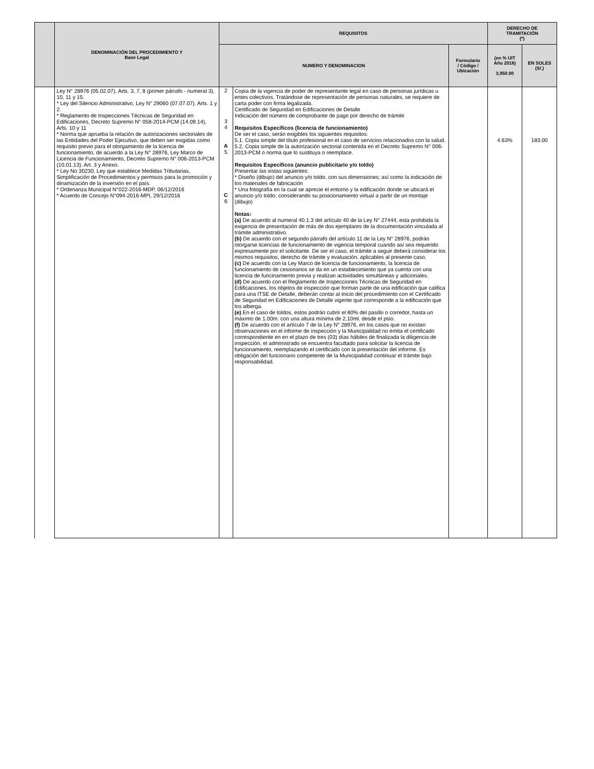| | DENOMINACIÓN DEL PROCEDIMIENTO Y Base Legal | REQUISITOS | | | DERECHO DE TRAMITACIÓN (*) | |
| --- | --- | --- | --- | --- | --- | --- |
| | | NUMERO Y DENOMINACION | | Formulario / Código / Ubicación | (en % UIT Año 2016) 3,950.00 | EN SOLES (S/.) |
| | Ley N° 28976 (05.02.07). Arts. 3, 7, 8 (primer párrafo - numeral 3), 10, 11 y 15. * Ley del Silencio Administrativo, Ley N° 29060 (07.07.07). Arts. 1 y 2. * Reglamento de Inspecciones Técnicas de Seguridad en Edificaciones, Decreto Supremo N° 058-2014-PCM (14.09.14), Arts. 10 y 11 * Norma que aprueba la relación de autorizaciones sectoriales de las Entidades del Poder Ejecutivo, que deben ser exigidas como requisito previo para el otorgamiento de la licencia de funcionamiento, de acuerdo a la Ley N° 28976, Ley Marco de Licencia de Funcionamiento, Decreto Supremo N° 006-2013-PCM (10.01.13). Art. 3 y Anexo. * Ley No 30230, Ley que establece Medidas Tributarias, Simplificación de Procedimientos y permisos para la promoción y dinamización de la inversión en el país. * Ordenanza Municipal N°022-2016-MDP, 06/12/2016 * Acuerdo de Concejo N°094-2016-MPI, 29/12/2016 | 2 3 4 A 5 C 6 | Copia de la vigencia de poder de representante legal en caso de personas jurídicas u entes colectivos. Tratándose de representación de personas naturales, se requiere de carta poder con firma legalizada. Certificado de Seguridad en Edificaciones de Detalle Indicación del número de comprobante de pago por derecho de trámite Requisitos Específicos (licencia de funcionamiento) De ser el caso, serán exigibles los siguientes requisitos: 5.1. Copia simple del título profesional en el caso de servicios relacionados con la salud. 5.2. Copia simple de la autorización sectorial contenida en el Decreto Supremo N° 006-2013-PCM o norma que lo sustituya o reemplace. Requisitos Específicos (anuncio publicitario y/o toldo) Presentar las vistas siguientes: * Diseño (dibujo) del anuncio y/o toldo, con sus dimensiones; así como la indicación de los materiales de fabricación * Una fotografía en la cual se aprecie el entorno y la edificación donde se ubicará el anuncio y/o toldo; considerando su posicionamiento virtual a partir de un montaje (dibujo) Notas: (a) De acuerdo al numeral 40.1.3 del artículo 40 de la Ley N° 27444, esta prohibida la exigencia de presentación de más de dos ejemplares de la documentación vinculada al trámite administrativo. (b) De acuerdo con el segundo párrafo del artículo 11 de la Ley N° 28976, podrán otorgarse licencias de funcionamiento de vigencia temporal cuando así sea requerido expresamente por el solicitante. De ser el caso, el trámite a seguir deberá considerar los mismos requisitos, derecho de trámite y evaluación, aplicables al presente caso. (c) De acuerdo con la Ley Marco de licencia de funcionamiento, la licencia de funcionamiento de cesionarios se da en un establecimiento que ya cuenta con una licencia de funcinamiento previa y realizan actividades simultáneas y adicionales. (d) De acuerdo con el Reglamento de Inspecciones Técnicas de Seguridad en Edificaciones, los objetos de inspección que forman parte de una edificación que califica para una ITSE de Detalle, deberán contar al inicio del procedimiento con el Certificado de Seguridad en Edificaciones de Detalle vigente que corresponde a la edificación que los alberga. (e) En el caso de toldos, estos podrán cubrir el 80% del pasillo o corredor, hasta un máximo de 1.00m. con una altura mínima de 2.10ml. desde el piso. (f) De acuerdo con el artículo 7 de la Ley N° 28976, en los casos que no existan observaciones en el informe de inspección y la Municipalidad no emita el certificado correspondiente en en el plazo de tres (03) días hábiles de finalizada la diligencia de inspección, el administrado se encuentra facultado para solicitar la licencia de funcionamiento, reemplazando el certificado con la presentación del informe. Es obligación del funcionario competente de la Municipalidad continuar el trámite bajo responsabilidad. | | 4.63% | 183.00 |